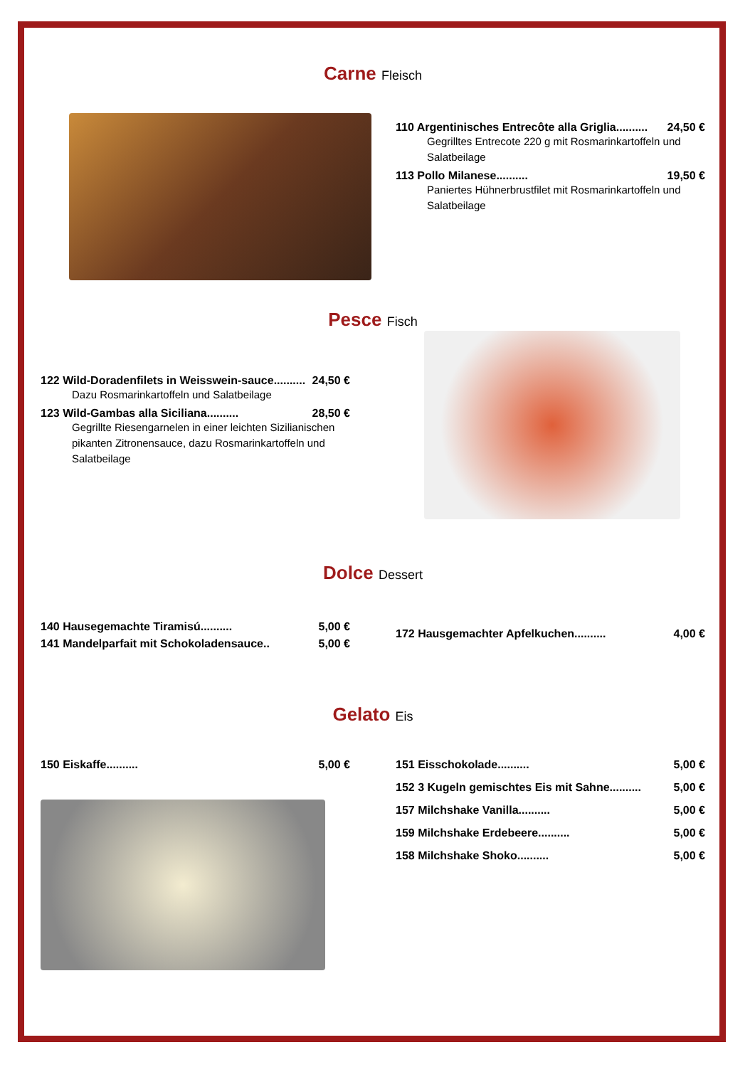Carne Fleisch
110 Argentinisches Entrecôte alla Griglia.......... 24,50 €
Gegrilltes Entrecote 220 g mit Rosmarinkartoffeln und Salatbeilage
113 Pollo Milanese.......... 19,50 €
Paniertes Hühnerbrustfilet mit Rosmarinkartoffeln und Salatbeilage
Pesce Fisch
122 Wild-Doradenfilets in Weisswein-sauce.......... 24,50 €
Dazu Rosmarinkartoffeln und Salatbeilage
123 Wild-Gambas alla Siciliana.......... 28,50 €
Gegrillte Riesengarnelen in einer leichten Sizilianischen pikanten Zitronensauce, dazu Rosmarinkartoffeln und Salatbeilage
Dolce Dessert
140 Hausegemachte Tiramisú.......... 5,00 €
141 Mandelparfait mit Schokoladensauce.. 5,00 €
172 Hausgemachter Apfelkuchen.......... 4,00 €
Gelato Eis
150 Eiskaffe.......... 5,00 € 151 Eisschokolade.......... 5,00 €
152 3 Kugeln gemischtes Eis mit Sahne.......... 5,00 €
157 Milchshake Vanilla.......... 5,00 €
159 Milchshake Erdebeere.......... 5,00 €
158 Milchshake Shoko.......... 5,00 €